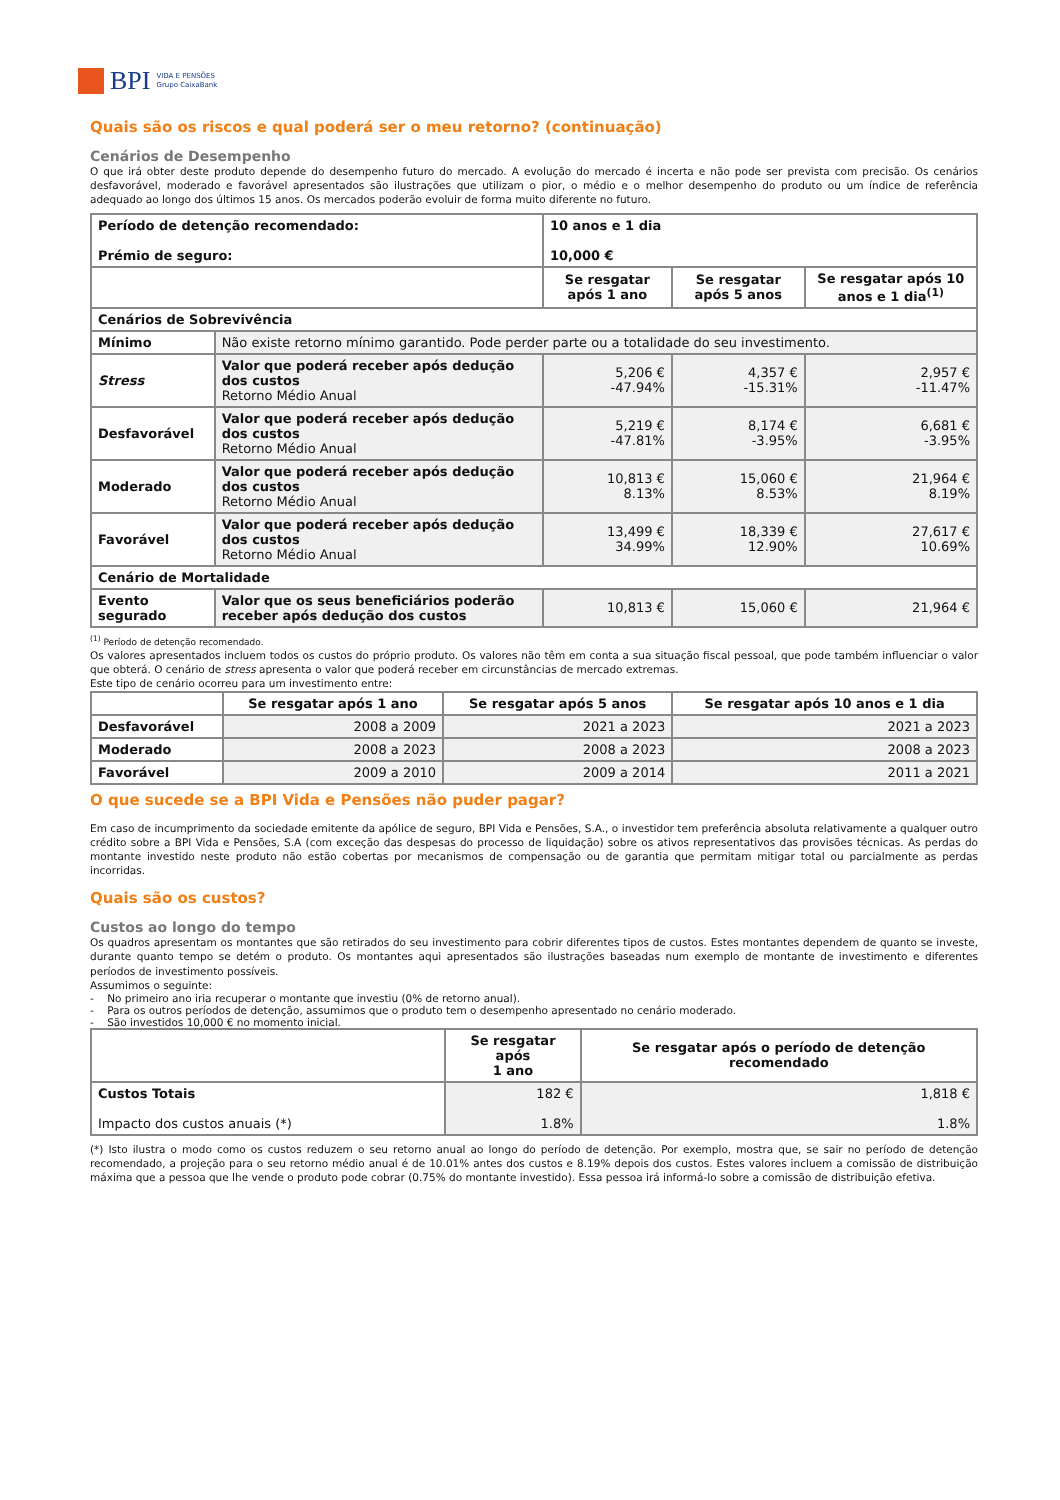BPI
VIDA E PENSÕES
Grupo CaixaBank
Quais são os riscos e qual poderá ser o meu retorno? (continuação)
Cenários de Desempenho
O que irá obter deste produto depende do desempenho futuro do mercado. A evolução do mercado é incerta e não pode ser prevista com precisão. Os cenários desfavorável, moderado e favorável apresentados são ilustrações que utilizam o pior, o médio e o melhor desempenho do produto ou um índice de referência adequado ao longo dos últimos 15 anos. Os mercados poderão evoluir de forma muito diferente no futuro.
| Período de detenção recomendado: Prémio de seguro: | | 10 anos e 1 dia 10,000 € | | |
| --- | --- | --- | --- | --- |
| | | Se resgatar após 1 ano | Se resgatar após 5 anos | Se resgatar após 10 anos e 1 dia<sup>(1)</sup> |
| Cenários de Sobrevivência | | | | |
| Mínimo | Não existe retorno mínimo garantido. Pode perder parte ou a totalidade do seu investimento. | | | |
| Stress | Valor que poderá receber após dedução dos custos Retorno Médio Anual | 5,206 € -47.94% | 4,357 € -15.31% | 2,957 € -11.47% |
| Desfavorável | Valor que poderá receber após dedução dos custos Retorno Médio Anual | 5,219 € -47.81% | 8,174 € -3.95% | 6,681 € -3.95% |
| Moderado | Valor que poderá receber após dedução dos custos Retorno Médio Anual | 10,813 € 8.13% | 15,060 € 8.53% | 21,964 € 8.19% |
| Favorável | Valor que poderá receber após dedução dos custos Retorno Médio Anual | 13,499 € 34.99% | 18,339 € 12.90% | 27,617 € 10.69% |
| Cenário de Mortalidade | | | | |
| Evento segurado | Valor que os seus beneficiários poderão receber após dedução dos custos | 10,813 € | 15,060 € | 21,964 € |
<sup>(1)</sup> Período de detenção recomendado.
Os valores apresentados incluem todos os custos do próprio produto. Os valores não têm em conta a sua situação fiscal pessoal, que pode também influenciar o valor que obterá. O cenário de stress apresenta o valor que poderá receber em circunstâncias de mercado extremas.
Este tipo de cenário ocorreu para um investimento entre:
| | Se resgatar após 1 ano | Se resgatar após 5 anos | Se resgatar após 10 anos e 1 dia |
| Desfavorável | 2008 a 2009 | 2021 a 2023 | 2021 a 2023 |
| Moderado | 2008 a 2023 | 2008 a 2023 | 2008 a 2023 |
| Favorável | 2009 a 2010 | 2009 a 2014 | 2011 a 2021 |
O que sucede se a BPI Vida e Pensões não puder pagar?
Em caso de incumprimento da sociedade emitente da apólice de seguro, BPI Vida e Pensões, S.A., o investidor tem preferência absoluta relativamente a qualquer outro crédito sobre a BPI Vida e Pensões, S.A (com exceção das despesas do processo de liquidação) sobre os ativos representativos das provisões técnicas. As perdas do montante investido neste produto não estão cobertas por mecanismos de compensação ou de garantia que permitam mitigar total ou parcialmente as perdas incorridas.
Quais são os custos?
Custos ao longo do tempo
Os quadros apresentam os montantes que são retirados do seu investimento para cobrir diferentes tipos de custos. Estes montantes dependem de quanto se investe, durante quanto tempo se detém o produto. Os montantes aqui apresentados são ilustrações baseadas num exemplo de montante de investimento e diferentes períodos de investimento possíveis.
Assumimos o seguinte:
- No primeiro ano iria recuperar o montante que investiu (0% de retorno anual).
- Para os outros períodos de detenção, assumimos que o produto tem o desempenho apresentado no cenário moderado.
- São investidos 10,000 € no momento inicial.
| | Se resgatar após 1 ano | Se resgatar após o período de detenção recomendado |
| Custos Totais Impacto dos custos anuais (*) | 182 € 1.8% | 1,818 € 1.8% |
(*) Isto ilustra o modo como os custos reduzem o seu retorno anual ao longo do período de detenção. Por exemplo, mostra que, se sair no período de detenção recomendado, a projeção para o seu retorno médio anual é de 10.01% antes dos custos e 8.19% depois dos custos. Estes valores incluem a comissão de distribuição máxima que a pessoa que lhe vende o produto pode cobrar (0.75% do montante investido). Essa pessoa irá informá-lo sobre a comissão de distribuição efetiva.